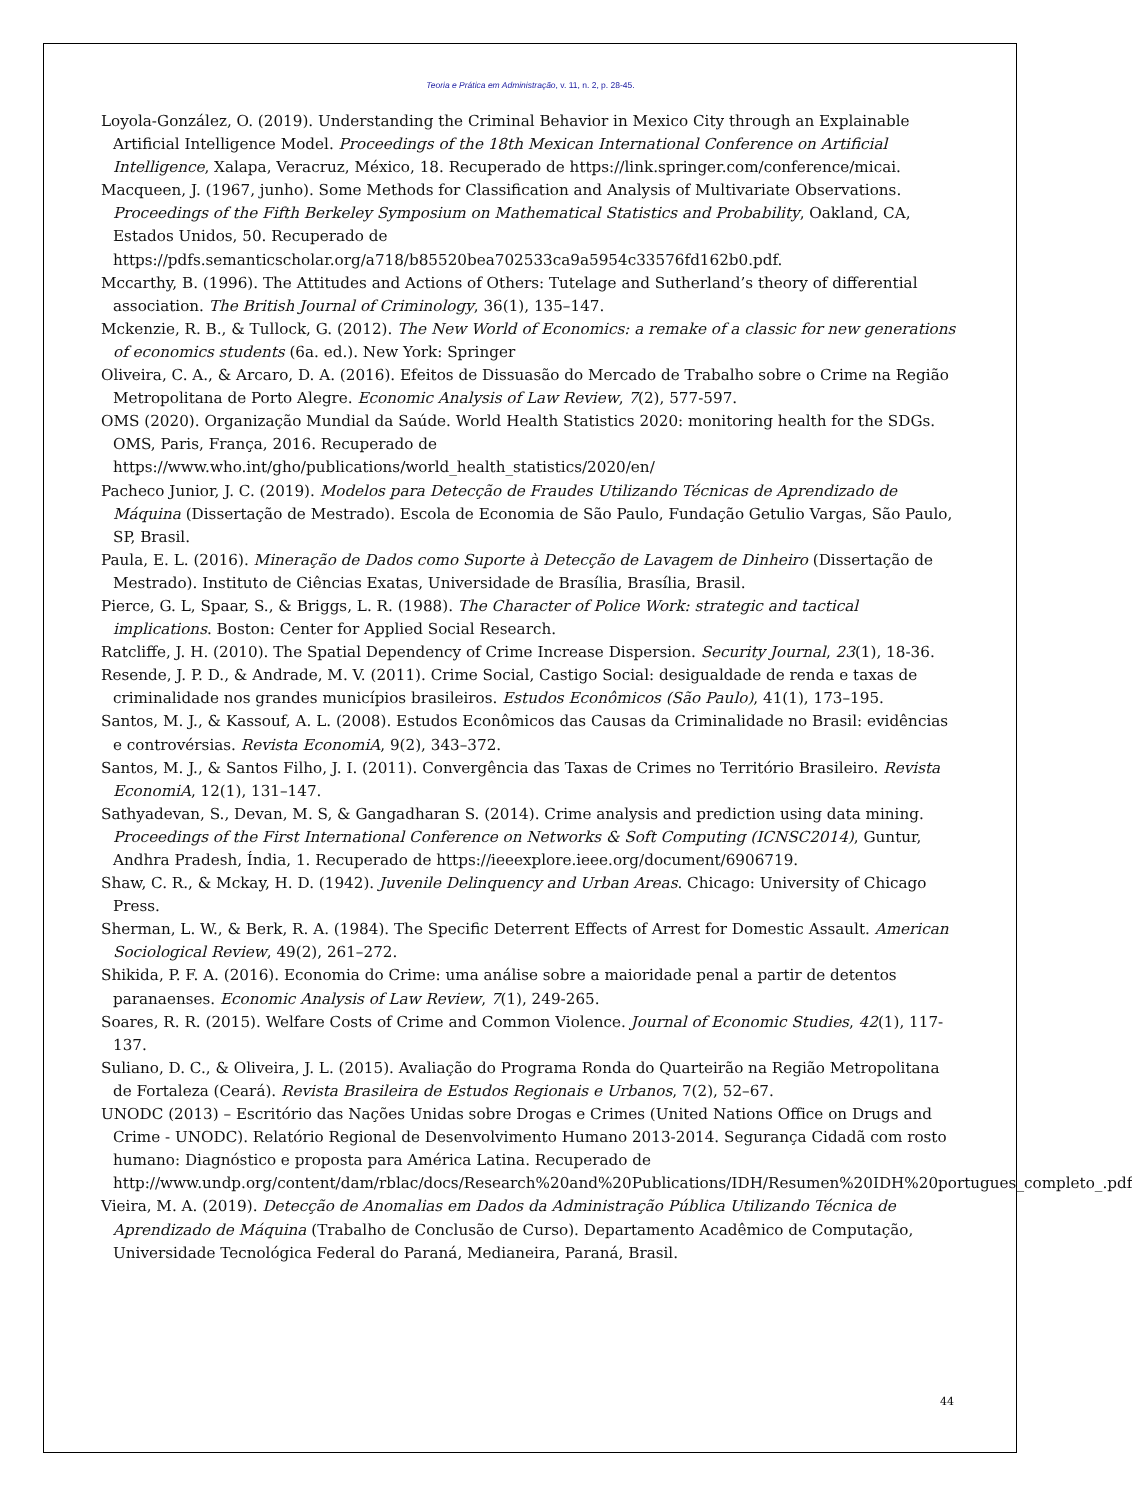Teoria e Prática em Administração, v. 11, n. 2, p. 28-45.
Loyola-González, O. (2019). Understanding the Criminal Behavior in Mexico City through an Explainable Artificial Intelligence Model. Proceedings of the 18th Mexican International Conference on Artificial Intelligence, Xalapa, Veracruz, México, 18. Recuperado de https://link.springer.com/conference/micai.
Macqueen, J. (1967, junho). Some Methods for Classification and Analysis of Multivariate Observations. Proceedings of the Fifth Berkeley Symposium on Mathematical Statistics and Probability, Oakland, CA, Estados Unidos, 50. Recuperado de https://pdfs.semanticscholar.org/a718/b85520bea702533ca9a5954c33576fd162b0.pdf.
Mccarthy, B. (1996). The Attitudes and Actions of Others: Tutelage and Sutherland’s theory of differential association. The British Journal of Criminology, 36(1), 135–147.
Mckenzie, R. B., & Tullock, G. (2012). The New World of Economics: a remake of a classic for new generations of economics students (6a. ed.). New York: Springer
Oliveira, C. A., & Arcaro, D. A. (2016). Efeitos de Dissuasão do Mercado de Trabalho sobre o Crime na Região Metropolitana de Porto Alegre. Economic Analysis of Law Review, 7(2), 577-597.
OMS (2020). Organização Mundial da Saúde. World Health Statistics 2020: monitoring health for the SDGs. OMS, Paris, França, 2016. Recuperado de https://www.who.int/gho/publications/world_health_statistics/2020/en/
Pacheco Junior, J. C. (2019). Modelos para Detecção de Fraudes Utilizando Técnicas de Aprendizado de Máquina (Dissertação de Mestrado). Escola de Economia de São Paulo, Fundação Getulio Vargas, São Paulo, SP, Brasil.
Paula, E. L. (2016). Mineração de Dados como Suporte à Detecção de Lavagem de Dinheiro (Dissertação de Mestrado). Instituto de Ciências Exatas, Universidade de Brasília, Brasília, Brasil.
Pierce, G. L, Spaar, S., & Briggs, L. R. (1988). The Character of Police Work: strategic and tactical implications. Boston: Center for Applied Social Research.
Ratcliffe, J. H. (2010). The Spatial Dependency of Crime Increase Dispersion. Security Journal, 23(1), 18-36.
Resende, J. P. D., & Andrade, M. V. (2011). Crime Social, Castigo Social: desigualdade de renda e taxas de criminalidade nos grandes municípios brasileiros. Estudos Econômicos (São Paulo), 41(1), 173–195.
Santos, M. J., & Kassouf, A. L. (2008). Estudos Econômicos das Causas da Criminalidade no Brasil: evidências e controvérsias. Revista EconomiA, 9(2), 343–372.
Santos, M. J., & Santos Filho, J. I. (2011). Convergência das Taxas de Crimes no Território Brasileiro. Revista EconomiA, 12(1), 131–147.
Sathyadevan, S., Devan, M. S, & Gangadharan S. (2014). Crime analysis and prediction using data mining. Proceedings of the First International Conference on Networks & Soft Computing (ICNSC2014), Guntur, Andhra Pradesh, Índia, 1. Recuperado de https://ieeexplore.ieee.org/document/6906719.
Shaw, C. R., & Mckay, H. D. (1942). Juvenile Delinquency and Urban Areas. Chicago: University of Chicago Press.
Sherman, L. W., & Berk, R. A. (1984). The Specific Deterrent Effects of Arrest for Domestic Assault. American Sociological Review, 49(2), 261–272.
Shikida, P. F. A. (2016). Economia do Crime: uma análise sobre a maioridade penal a partir de detentos paranaenses. Economic Analysis of Law Review, 7(1), 249-265.
Soares, R. R. (2015). Welfare Costs of Crime and Common Violence. Journal of Economic Studies, 42(1), 117-137.
Suliano, D. C., & Oliveira, J. L. (2015). Avaliação do Programa Ronda do Quarteirão na Região Metropolitana de Fortaleza (Ceará). Revista Brasileira de Estudos Regionais e Urbanos, 7(2), 52–67.
UNODC (2013) – Escritório das Nações Unidas sobre Drogas e Crimes (United Nations Office on Drugs and Crime - UNODC). Relatório Regional de Desenvolvimento Humano 2013-2014. Segurança Cidadã com rosto humano: Diagnóstico e proposta para América Latina. Recuperado de http://www.undp.org/content/dam/rblac/docs/Research%20and%20Publications/IDH/Resumen%20IDH%20portugues_completo_.pdf
Vieira, M. A. (2019). Detecção de Anomalias em Dados da Administração Pública Utilizando Técnica de Aprendizado de Máquina (Trabalho de Conclusão de Curso). Departamento Acadêmico de Computação, Universidade Tecnológica Federal do Paraná, Medianeira, Paraná, Brasil.
44